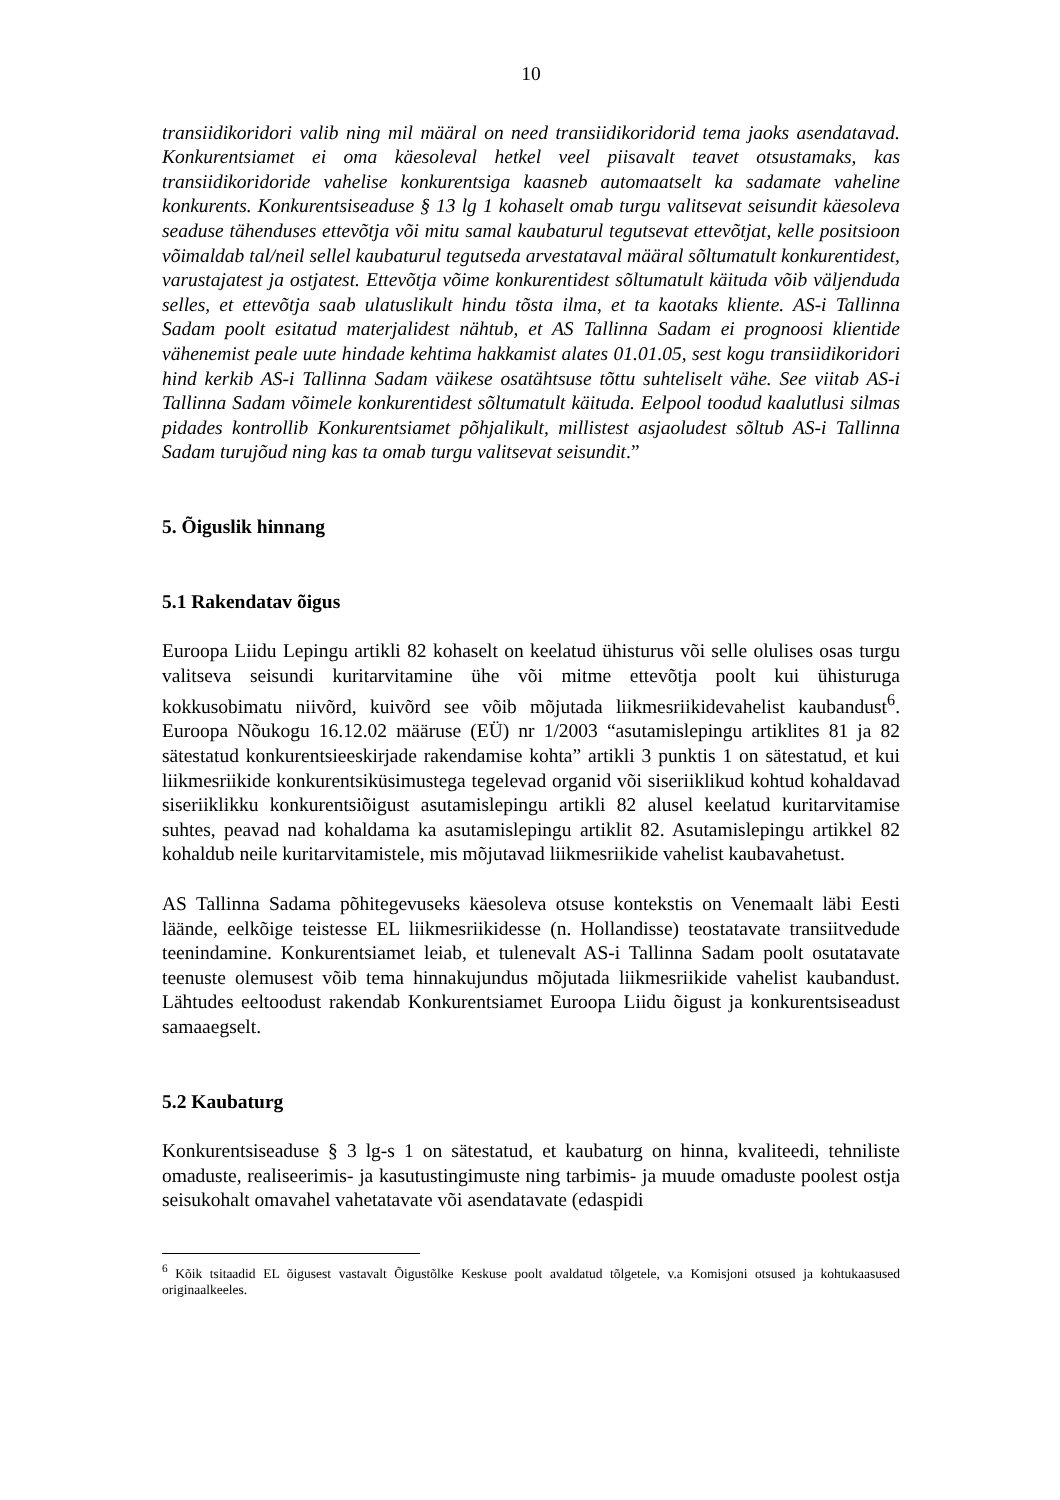10
transiidikoridori valib ning mil määral on need transiidikoridorid tema jaoks asendatavad. Konkurentsiamet ei oma käesoleval hetkel veel piisavalt teavet otsustamaks, kas transiidikoridoride vahelise konkurentsiga kaasneb automaatselt ka sadamate vaheline konkurents. Konkurentsiseaduse § 13 lg 1 kohaselt omab turgu valitsevat seisundit käesoleva seaduse tähenduses ettevõtja või mitu samal kaubaturul tegutsevat ettevõtjat, kelle positsioon võimaldab tal/neil sellel kaubaturul tegutseda arvestataval määral sõltumatult konkurentidest, varustajatest ja ostjatest. Ettevõtja võime konkurentidest sõltumatult käituda võib väljenduda selles, et ettevõtja saab ulatuslikult hindu tõsta ilma, et ta kaotaks kliente. AS-i Tallinna Sadam poolt esitatud materjalidest nähtub, et AS Tallinna Sadam ei prognoosi klientide vähenemist peale uute hindade kehtima hakkamist alates 01.01.05, sest kogu transiidikoridori hind kerkib AS-i Tallinna Sadam väikese osatähtsuse tõttu suhteliselt vähe. See viitab AS-i Tallinna Sadam võimele konkurentidest sõltumatult käituda. Eelpool toodud kaalutlusi silmas pidades kontrollib Konkurentsiamet põhjalikult, millistest asjaoludest sõltub AS-i Tallinna Sadam turujõud ning kas ta omab turgu valitsevat seisundit.”
5. Õiguslik hinnang
5.1 Rakendatav õigus
Euroopa Liidu Lepingu artikli 82 kohaselt on keelatud ühisturus või selle olulises osas turgu valitseva seisundi kuritarvitamine ühe või mitme ettevõtja poolt kui ühisturuga kokkusobimatu niivõrd, kuivõrd see võib mõjutada liikmesriikidevahelist kaubandust<sup>6</sup>. Euroopa Nõukogu 16.12.02 määruse (EÜ) nr 1/2003 “asutamislepingu artiklites 81 ja 82 sätestatud konkurentsieeskirjade rakendamise kohta” artikli 3 punktis 1 on sätestatud, et kui liikmesriikide konkurentsiküsimustega tegelevad organid või siseriiklikud kohtud kohaldavad siseriiklikku konkurentsiõigust asutamislepingu artikli 82 alusel keelatud kuritarvitamise suhtes, peavad nad kohaldama ka asutamislepingu artiklit 82. Asutamislepingu artikkel 82 kohaldub neile kuritarvitamistele, mis mõjutavad liikmesriikide vahelist kaubavahetust.
AS Tallinna Sadama põhitegevuseks käesoleva otsuse kontekstis on Venemaalt läbi Eesti läände, eelkõige teistesse EL liikmesriikidesse (n. Hollandisse) teostatavate transiitvedude teenindamine. Konkurentsiamet leiab, et tulenevalt AS-i Tallinna Sadam poolt osutatavate teenuste olemusest võib tema hinnakujundus mõjutada liikmesriikide vahelist kaubandust. Lähtudes eeltoodust rakendab Konkurentsiamet Euroopa Liidu õigust ja konkurentsiseadust samaaegselt.
5.2 Kaubaturg
Konkurentsiseaduse § 3 lg-s 1 on sätestatud, et kaubaturg on hinna, kvaliteedi, tehniliste omaduste, realiseerimis- ja kasutustingimuste ning tarbimis- ja muude omaduste poolest ostja seisukohalt omavahel vahetatavate või asendatavate (edaspidi
<sup>6</sup> Kõik tsitaadid EL õigusest vastavalt Õigustõlke Keskuse poolt avaldatud tõlgetele, v.a Komisjoni otsused ja kohtukaasused originaalkeeles.